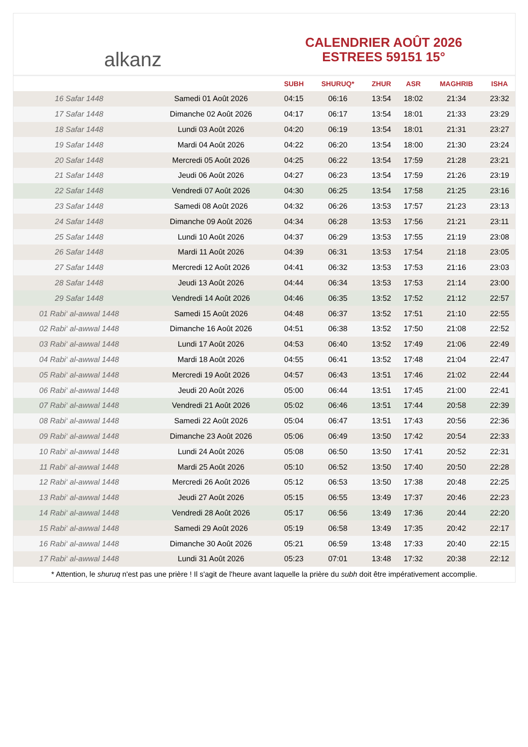alkanz
CALENDRIER AOÛT 2026
ESTREES 59151 15°
| | | SUBH | SHURUQ* | ZHUR | ASR | MAGHRIB | ISHA |
| --- | --- | --- | --- | --- | --- | --- | --- |
| 16 Safar 1448 | Samedi 01 Août 2026 | 04:15 | 06:16 | 13:54 | 18:02 | 21:34 | 23:32 |
| 17 Safar 1448 | Dimanche 02 Août 2026 | 04:17 | 06:17 | 13:54 | 18:01 | 21:33 | 23:29 |
| 18 Safar 1448 | Lundi 03 Août 2026 | 04:20 | 06:19 | 13:54 | 18:01 | 21:31 | 23:27 |
| 19 Safar 1448 | Mardi 04 Août 2026 | 04:22 | 06:20 | 13:54 | 18:00 | 21:30 | 23:24 |
| 20 Safar 1448 | Mercredi 05 Août 2026 | 04:25 | 06:22 | 13:54 | 17:59 | 21:28 | 23:21 |
| 21 Safar 1448 | Jeudi 06 Août 2026 | 04:27 | 06:23 | 13:54 | 17:59 | 21:26 | 23:19 |
| 22 Safar 1448 | Vendredi 07 Août 2026 | 04:30 | 06:25 | 13:54 | 17:58 | 21:25 | 23:16 |
| 23 Safar 1448 | Samedi 08 Août 2026 | 04:32 | 06:26 | 13:53 | 17:57 | 21:23 | 23:13 |
| 24 Safar 1448 | Dimanche 09 Août 2026 | 04:34 | 06:28 | 13:53 | 17:56 | 21:21 | 23:11 |
| 25 Safar 1448 | Lundi 10 Août 2026 | 04:37 | 06:29 | 13:53 | 17:55 | 21:19 | 23:08 |
| 26 Safar 1448 | Mardi 11 Août 2026 | 04:39 | 06:31 | 13:53 | 17:54 | 21:18 | 23:05 |
| 27 Safar 1448 | Mercredi 12 Août 2026 | 04:41 | 06:32 | 13:53 | 17:53 | 21:16 | 23:03 |
| 28 Safar 1448 | Jeudi 13 Août 2026 | 04:44 | 06:34 | 13:53 | 17:53 | 21:14 | 23:00 |
| 29 Safar 1448 | Vendredi 14 Août 2026 | 04:46 | 06:35 | 13:52 | 17:52 | 21:12 | 22:57 |
| 01 Rabi‘ al-awwal 1448 | Samedi 15 Août 2026 | 04:48 | 06:37 | 13:52 | 17:51 | 21:10 | 22:55 |
| 02 Rabi‘ al-awwal 1448 | Dimanche 16 Août 2026 | 04:51 | 06:38 | 13:52 | 17:50 | 21:08 | 22:52 |
| 03 Rabi‘ al-awwal 1448 | Lundi 17 Août 2026 | 04:53 | 06:40 | 13:52 | 17:49 | 21:06 | 22:49 |
| 04 Rabi‘ al-awwal 1448 | Mardi 18 Août 2026 | 04:55 | 06:41 | 13:52 | 17:48 | 21:04 | 22:47 |
| 05 Rabi‘ al-awwal 1448 | Mercredi 19 Août 2026 | 04:57 | 06:43 | 13:51 | 17:46 | 21:02 | 22:44 |
| 06 Rabi‘ al-awwal 1448 | Jeudi 20 Août 2026 | 05:00 | 06:44 | 13:51 | 17:45 | 21:00 | 22:41 |
| 07 Rabi‘ al-awwal 1448 | Vendredi 21 Août 2026 | 05:02 | 06:46 | 13:51 | 17:44 | 20:58 | 22:39 |
| 08 Rabi‘ al-awwal 1448 | Samedi 22 Août 2026 | 05:04 | 06:47 | 13:51 | 17:43 | 20:56 | 22:36 |
| 09 Rabi‘ al-awwal 1448 | Dimanche 23 Août 2026 | 05:06 | 06:49 | 13:50 | 17:42 | 20:54 | 22:33 |
| 10 Rabi‘ al-awwal 1448 | Lundi 24 Août 2026 | 05:08 | 06:50 | 13:50 | 17:41 | 20:52 | 22:31 |
| 11 Rabi‘ al-awwal 1448 | Mardi 25 Août 2026 | 05:10 | 06:52 | 13:50 | 17:40 | 20:50 | 22:28 |
| 12 Rabi‘ al-awwal 1448 | Mercredi 26 Août 2026 | 05:12 | 06:53 | 13:50 | 17:38 | 20:48 | 22:25 |
| 13 Rabi‘ al-awwal 1448 | Jeudi 27 Août 2026 | 05:15 | 06:55 | 13:49 | 17:37 | 20:46 | 22:23 |
| 14 Rabi‘ al-awwal 1448 | Vendredi 28 Août 2026 | 05:17 | 06:56 | 13:49 | 17:36 | 20:44 | 22:20 |
| 15 Rabi‘ al-awwal 1448 | Samedi 29 Août 2026 | 05:19 | 06:58 | 13:49 | 17:35 | 20:42 | 22:17 |
| 16 Rabi‘ al-awwal 1448 | Dimanche 30 Août 2026 | 05:21 | 06:59 | 13:48 | 17:33 | 20:40 | 22:15 |
| 17 Rabi‘ al-awwal 1448 | Lundi 31 Août 2026 | 05:23 | 07:01 | 13:48 | 17:32 | 20:38 | 22:12 |
* Attention, le shuruq n'est pas une prière ! Il s'agit de l'heure avant laquelle la prière du subh doit être impérativement accomplie.